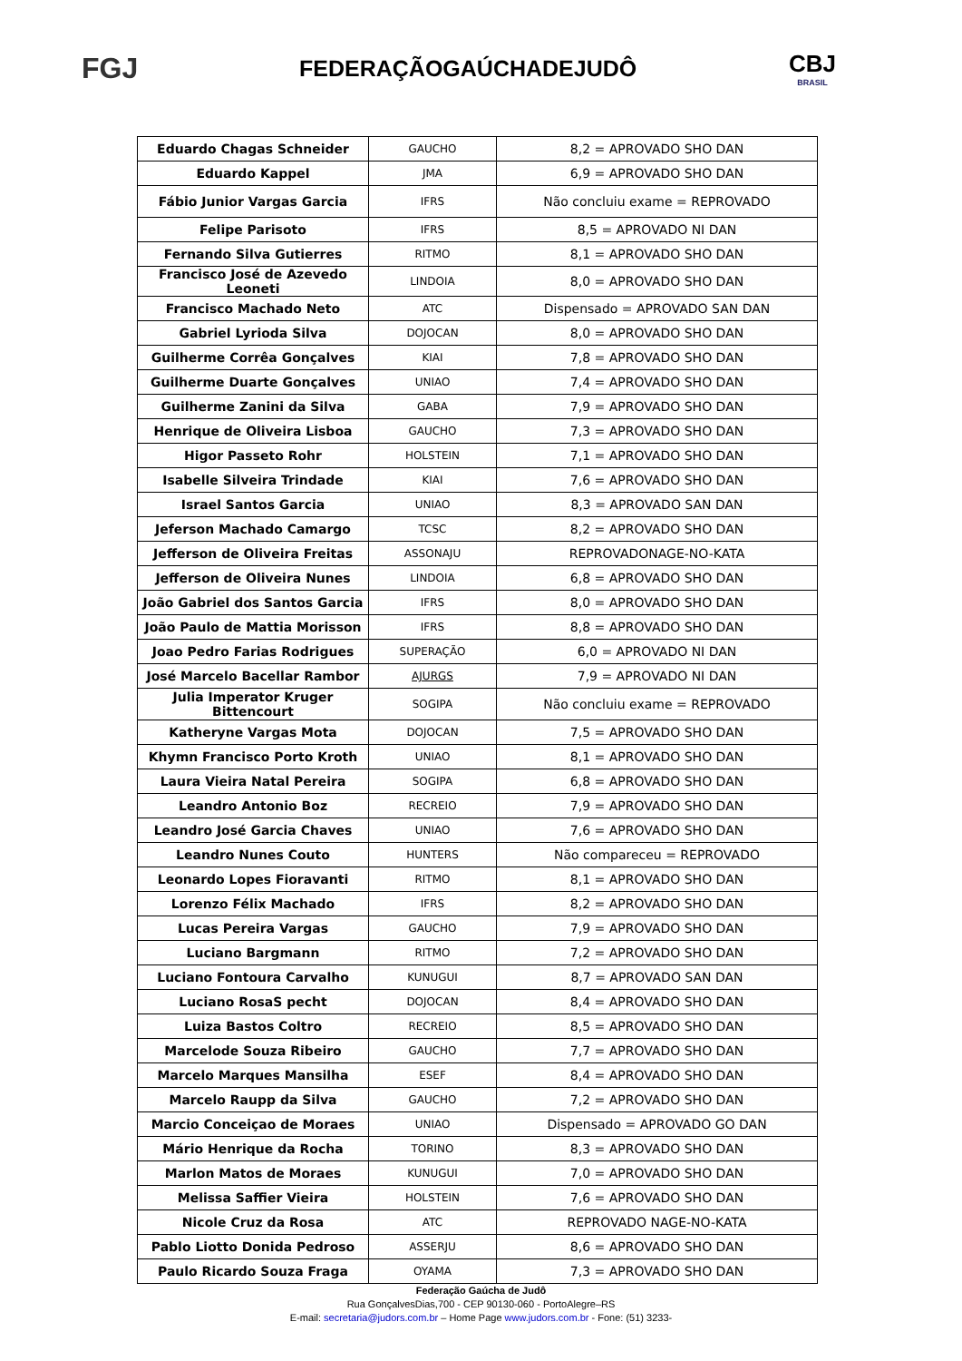FGJ
FEDERAÇÃOGAÚCHADEJUDÔ
CBJ
BRASIL
| Eduardo Chagas Schneider | GAUCHO | 8,2 = APROVADO SHO DAN |
| Eduardo Kappel | JMA | 6,9 = APROVADO SHO DAN |
| Fábio Junior Vargas Garcia | IFRS | Não concluiu exame = REPROVADO |
| Felipe Parisoto | IFRS | 8,5 = APROVADO NI DAN |
| Fernando Silva Gutierres | RITMO | 8,1 = APROVADO SHO DAN |
| Francisco José de Azevedo Leoneti | LINDOIA | 8,0 = APROVADO SHO DAN |
| Francisco Machado Neto | ATC | Dispensado = APROVADO SAN DAN |
| Gabriel Lyrioda Silva | DOJOCAN | 8,0 = APROVADO SHO DAN |
| Guilherme Corrêa Gonçalves | KIAI | 7,8 = APROVADO SHO DAN |
| Guilherme Duarte Gonçalves | UNIAO | 7,4 = APROVADO SHO DAN |
| Guilherme Zanini da Silva | GABA | 7,9 = APROVADO SHO DAN |
| Henrique de Oliveira Lisboa | GAUCHO | 7,3 = APROVADO SHO DAN |
| Higor Passeto Rohr | HOLSTEIN | 7,1 = APROVADO SHO DAN |
| Isabelle Silveira Trindade | KIAI | 7,6 = APROVADO SHO DAN |
| Israel Santos Garcia | UNIAO | 8,3 = APROVADO SAN DAN |
| Jeferson Machado Camargo | TCSC | 8,2 = APROVADO SHO DAN |
| Jefferson de Oliveira Freitas | ASSONAJU | REPROVADONAGE-NO-KATA |
| Jefferson de Oliveira Nunes | LINDOIA | 6,8 = APROVADO SHO DAN |
| João Gabriel dos Santos Garcia | IFRS | 8,0 = APROVADO SHO DAN |
| João Paulo de Mattia Morisson | IFRS | 8,8 = APROVADO SHO DAN |
| Joao Pedro Farias Rodrigues | SUPERAÇÃO | 6,0 = APROVADO NI DAN |
| José Marcelo Bacellar Rambor | AJURGS | 7,9 = APROVADO NI DAN |
| Julia Imperator Kruger Bittencourt | SOGIPA | Não concluiu exame = REPROVADO |
| Katheryne Vargas Mota | DOJOCAN | 7,5 = APROVADO SHO DAN |
| Khymn Francisco Porto Kroth | UNIAO | 8,1 = APROVADO SHO DAN |
| Laura Vieira Natal Pereira | SOGIPA | 6,8 = APROVADO SHO DAN |
| Leandro Antonio Boz | RECREIO | 7,9 = APROVADO SHO DAN |
| Leandro José Garcia Chaves | UNIAO | 7,6 = APROVADO SHO DAN |
| Leandro Nunes Couto | HUNTERS | Não compareceu = REPROVADO |
| Leonardo Lopes Fioravanti | RITMO | 8,1 = APROVADO SHO DAN |
| Lorenzo Félix Machado | IFRS | 8,2 = APROVADO SHO DAN |
| Lucas Pereira Vargas | GAUCHO | 7,9 = APROVADO SHO DAN |
| Luciano Bargmann | RITMO | 7,2 = APROVADO SHO DAN |
| Luciano Fontoura Carvalho | KUNUGUI | 8,7 = APROVADO SAN DAN |
| Luciano RosaS pecht | DOJOCAN | 8,4 = APROVADO SHO DAN |
| Luiza Bastos Coltro | RECREIO | 8,5 = APROVADO SHO DAN |
| Marcelode Souza Ribeiro | GAUCHO | 7,7 = APROVADO SHO DAN |
| Marcelo Marques Mansilha | ESEF | 8,4 = APROVADO SHO DAN |
| Marcelo Raupp da Silva | GAUCHO | 7,2 = APROVADO SHO DAN |
| Marcio Conceiçao de Moraes | UNIAO | Dispensado = APROVADO GO DAN |
| Mário Henrique da Rocha | TORINO | 8,3 = APROVADO SHO DAN |
| Marlon Matos de Moraes | KUNUGUI | 7,0 = APROVADO SHO DAN |
| Melissa Saffier Vieira | HOLSTEIN | 7,6 = APROVADO SHO DAN |
| Nicole Cruz da Rosa | ATC | REPROVADO NAGE-NO-KATA |
| Pablo Liotto Donida Pedroso | ASSERJU | 8,6 = APROVADO SHO DAN |
| Paulo Ricardo Souza Fraga | OYAMA | 7,3 = APROVADO SHO DAN |
Federação Gaúcha de Judô
Rua GonçalvesDias,700 - CEP 90130-060 - PortoAlegre–RS
E-mail: secretaria@judors.com.br – Home Page www.judors.com.br - Fone: (51) 3233-